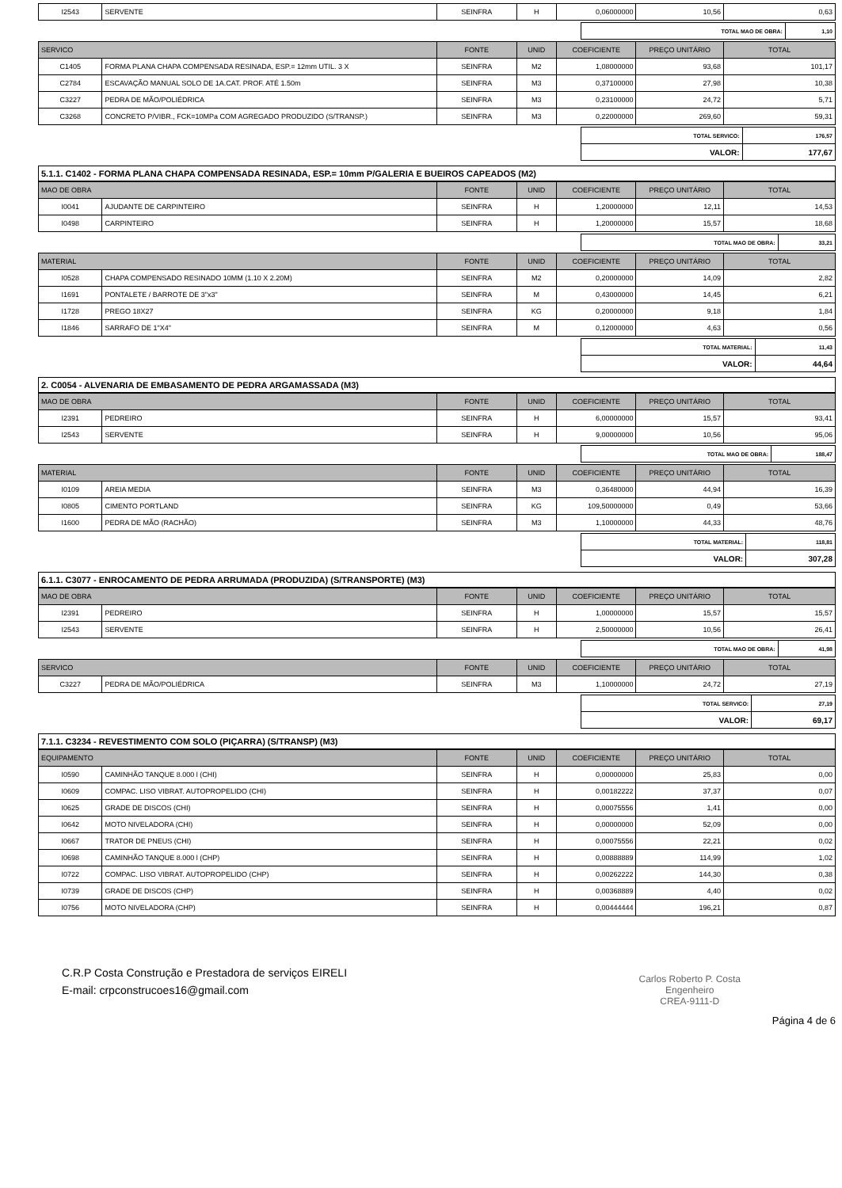| I2543 | SERVENTE | SEINFRA | H | 0,06000000 | 10,56 | 0,63 |
| TOTAL MAO DE OBRA: | 1,10 |
| SERVICO | | FONTE | UNID | COEFICIENTE | PREÇO UNITÁRIO | TOTAL |
| --- | --- | --- | --- | --- | --- | --- |
| C1405 | FORMA PLANA CHAPA COMPENSADA RESINADA, ESP.= 12mm UTIL. 3 X | SEINFRA | M2 | 1,08000000 | 93,68 | 101,17 |
| C2784 | ESCAVAÇÃO MANUAL SOLO DE 1A.CAT. PROF. ATÉ 1.50m | SEINFRA | M3 | 0,37100000 | 27,98 | 10,38 |
| C3227 | PEDRA DE MÃO/POLIÉDRICA | SEINFRA | M3 | 0,23100000 | 24,72 | 5,71 |
| C3268 | CONCRETO P/VIBR., FCK=10MPa COM AGREGADO PRODUZIDO (S/TRANSP.) | SEINFRA | M3 | 0,22000000 | 269,60 | 59,31 |
| TOTAL SERVICO: | 176,57 |
| VALOR: | 177,67 |
5.1.1. C1402 - FORMA PLANA CHAPA COMPENSADA RESINADA, ESP.= 10mm P/GALERIA E BUEIROS CAPEADOS (M2)
| MAO DE OBRA | | FONTE | UNID | COEFICIENTE | PREÇO UNITÁRIO | TOTAL |
| --- | --- | --- | --- | --- | --- | --- |
| I0041 | AJUDANTE DE CARPINTEIRO | SEINFRA | H | 1,20000000 | 12,11 | 14,53 |
| I0498 | CARPINTEIRO | SEINFRA | H | 1,20000000 | 15,57 | 18,68 |
| TOTAL MAO DE OBRA: | 33,21 |
| MATERIAL | | FONTE | UNID | COEFICIENTE | PREÇO UNITÁRIO | TOTAL |
| --- | --- | --- | --- | --- | --- | --- |
| I0528 | CHAPA COMPENSADO RESINADO 10MM (1.10 X 2.20M) | SEINFRA | M2 | 0,20000000 | 14,09 | 2,82 |
| I1691 | PONTALETE / BARROTE DE 3"x3" | SEINFRA | M | 0,43000000 | 14,45 | 6,21 |
| I1728 | PREGO 18X27 | SEINFRA | KG | 0,20000000 | 9,18 | 1,84 |
| I1846 | SARRAFO DE 1"X4" | SEINFRA | M | 0,12000000 | 4,63 | 0,56 |
| TOTAL MATERIAL: | 11,43 |
| VALOR: | 44,64 |
2. C0054 - ALVENARIA DE EMBASAMENTO DE PEDRA ARGAMASSADA (M3)
| MAO DE OBRA | | FONTE | UNID | COEFICIENTE | PREÇO UNITÁRIO | TOTAL |
| --- | --- | --- | --- | --- | --- | --- |
| I2391 | PEDREIRO | SEINFRA | H | 6,00000000 | 15,57 | 93,41 |
| I2543 | SERVENTE | SEINFRA | H | 9,00000000 | 10,56 | 95,06 |
| TOTAL MAO DE OBRA: | 188,47 |
| MATERIAL | | FONTE | UNID | COEFICIENTE | PREÇO UNITÁRIO | TOTAL |
| --- | --- | --- | --- | --- | --- | --- |
| I0109 | AREIA MEDIA | SEINFRA | M3 | 0,36480000 | 44,94 | 16,39 |
| I0805 | CIMENTO PORTLAND | SEINFRA | KG | 109,50000000 | 0,49 | 53,66 |
| I1600 | PEDRA DE MÃO (RACHÃO) | SEINFRA | M3 | 1,10000000 | 44,33 | 48,76 |
| TOTAL MATERIAL: | 118,81 |
| VALOR: | 307,28 |
6.1.1. C3077 - ENROCAMENTO DE PEDRA ARRUMADA (PRODUZIDA) (S/TRANSPORTE) (M3)
| MAO DE OBRA | | FONTE | UNID | COEFICIENTE | PREÇO UNITÁRIO | TOTAL |
| --- | --- | --- | --- | --- | --- | --- |
| I2391 | PEDREIRO | SEINFRA | H | 1,00000000 | 15,57 | 15,57 |
| I2543 | SERVENTE | SEINFRA | H | 2,50000000 | 10,56 | 26,41 |
| TOTAL MAO DE OBRA: | 41,98 |
| SERVICO | | FONTE | UNID | COEFICIENTE | PREÇO UNITÁRIO | TOTAL |
| --- | --- | --- | --- | --- | --- | --- |
| C3227 | PEDRA DE MÃO/POLIÉDRICA | SEINFRA | M3 | 1,10000000 | 24,72 | 27,19 |
| TOTAL SERVICO: | 27,19 |
| VALOR: | 69,17 |
7.1.1. C3234 - REVESTIMENTO COM SOLO (PIÇARRA) (S/TRANSP) (M3)
| EQUIPAMENTO | | FONTE | UNID | COEFICIENTE | PREÇO UNITÁRIO | TOTAL |
| --- | --- | --- | --- | --- | --- | --- |
| I0590 | CAMINHÃO TANQUE 8.000 l (CHI) | SEINFRA | H | 0,00000000 | 25,83 | 0,00 |
| I0609 | COMPAC. LISO VIBRAT. AUTOPROPELIDO (CHI) | SEINFRA | H | 0,00182222 | 37,37 | 0,07 |
| I0625 | GRADE DE DISCOS (CHI) | SEINFRA | H | 0,00075556 | 1,41 | 0,00 |
| I0642 | MOTO NIVELADORA (CHI) | SEINFRA | H | 0,00000000 | 52,09 | 0,00 |
| I0667 | TRATOR DE PNEUS (CHI) | SEINFRA | H | 0,00075556 | 22,21 | 0,02 |
| I0698 | CAMINHÃO TANQUE 8.000 l (CHP) | SEINFRA | H | 0,00888889 | 114,99 | 1,02 |
| I0722 | COMPAC. LISO VIBRAT. AUTOPROPELIDO (CHP) | SEINFRA | H | 0,00262222 | 144,30 | 0,38 |
| I0739 | GRADE DE DISCOS (CHP) | SEINFRA | H | 0,00368889 | 4,40 | 0,02 |
| I0756 | MOTO NIVELADORA (CHP) | SEINFRA | H | 0,00444444 | 196,21 | 0,87 |
Carlos Roberto P. Costa
Engenheiro
CREA-9111-D
C.R.P Costa Construção e Prestadora de serviços EIRELI
E-mail: crpconstrucoes16@gmail.com
Página 4 de 6